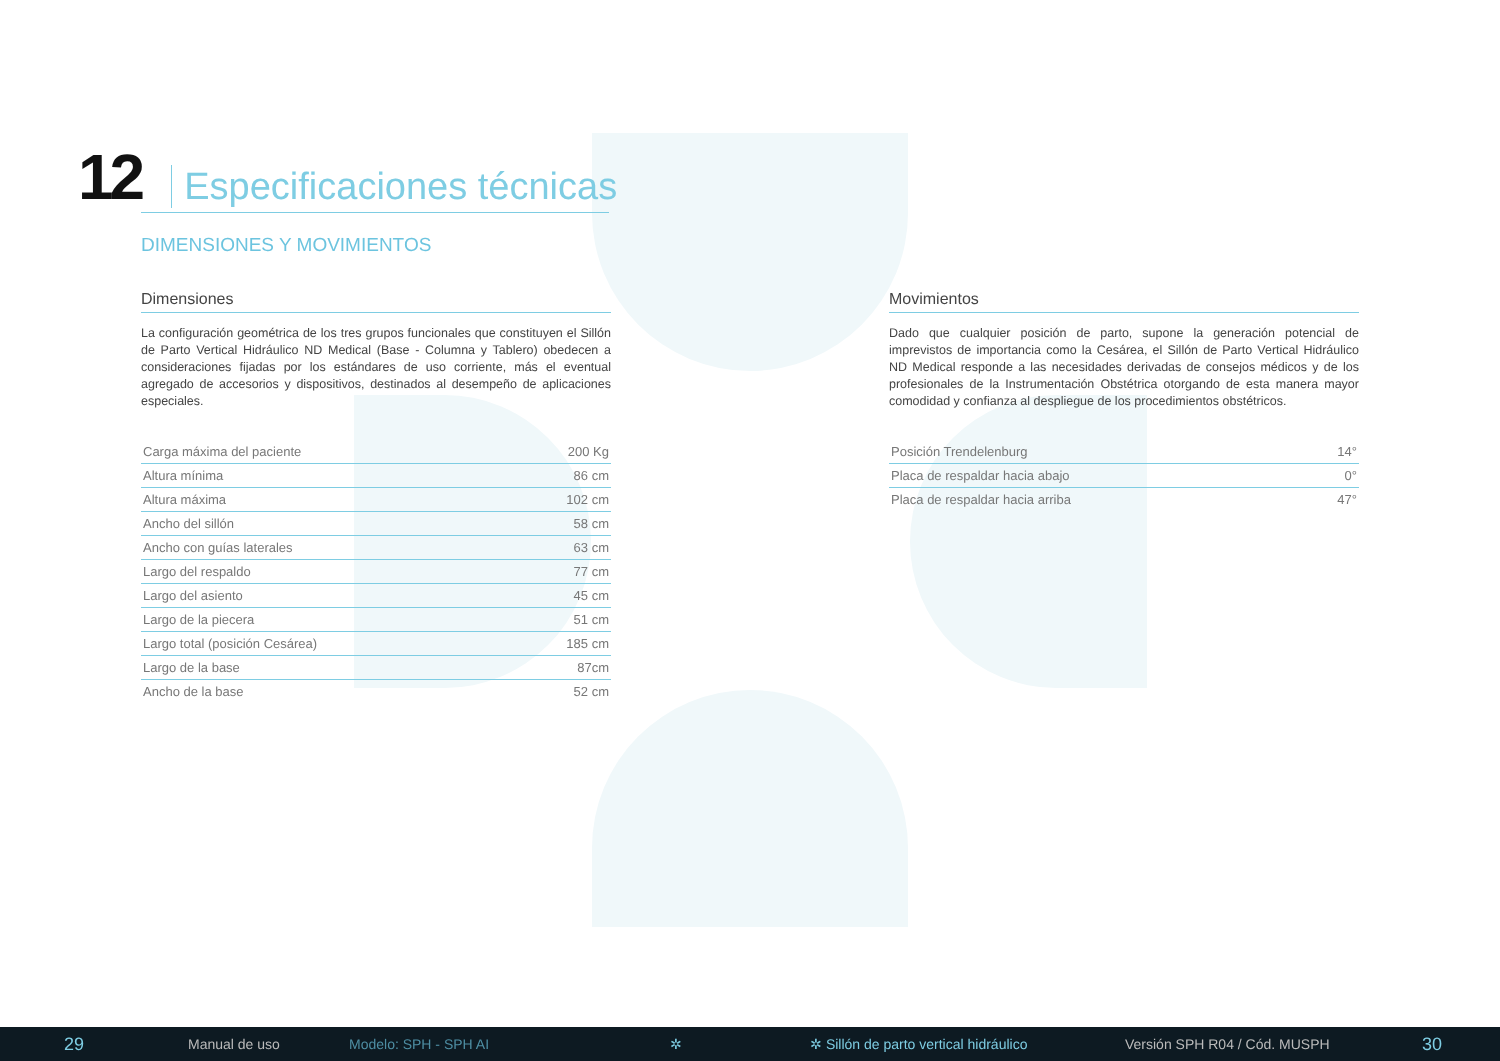12 Especificaciones técnicas
DIMENSIONES Y MOVIMIENTOS
Dimensiones
La configuración geométrica de los tres grupos funcionales que constituyen el Sillón de Parto Vertical Hidráulico ND Medical (Base - Columna y Tablero) obedecen a consideraciones fijadas por los estándares de uso corriente, más el eventual agregado de accesorios y dispositivos, destinados al desempeño de aplicaciones especiales.
| Carga máxima del paciente | 200 Kg |
| Altura mínima | 86 cm |
| Altura máxima | 102 cm |
| Ancho del sillón | 58 cm |
| Ancho con guías laterales | 63 cm |
| Largo del respaldo | 77 cm |
| Largo del asiento | 45 cm |
| Largo de la piecera | 51 cm |
| Largo total (posición Cesárea) | 185 cm |
| Largo de la base | 87cm |
| Ancho de la base | 52 cm |
Movimientos
Dado que cualquier posición de parto, supone la generación potencial de imprevistos de importancia como la Cesárea, el Sillón de Parto Vertical Hidráulico ND Medical responde a las necesidades derivadas de consejos médicos y de los profesionales de la Instrumentación Obstétrica otorgando de esta manera mayor comodidad y confianza al despliegue de los procedimientos obstétricos.
| Posición Trendelenburg | 14° |
| Placa de respaldar hacia abajo | 0° |
| Placa de respaldar hacia arriba | 47° |
29 Manual de uso Modelo: SPH - SPH AI ✲ ✲ Sillón de parto vertical hidráulico Versión SPH R04 / Cód. MUSPH 30